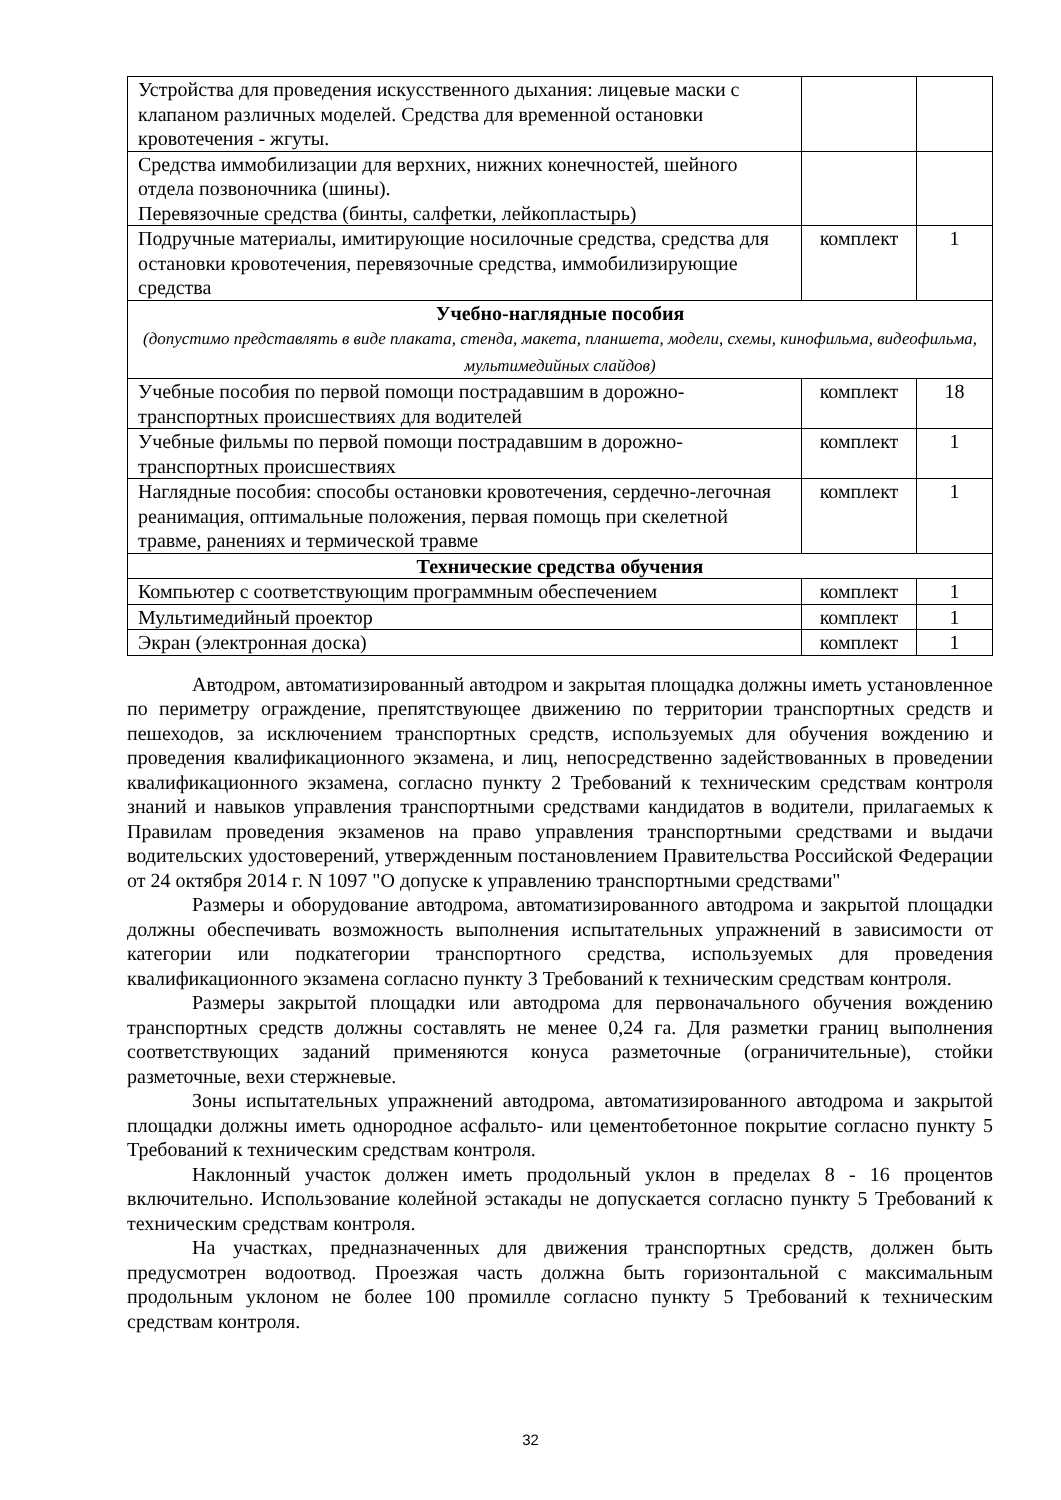| Устройства для проведения искусственного дыхания: лицевые маски с клапаном различных моделей. Средства для временной остановки кровотечения - жгуты. | | |
| Средства иммобилизации для верхних, нижних конечностей, шейного отдела позвоночника (шины). Перевязочные средства (бинты, салфетки, лейкопластырь) | | |
| Подручные материалы, имитирующие носилочные средства, средства для остановки кровотечения, перевязочные средства, иммобилизирующие средства | комплект | 1 |
| Учебно-наглядные пособия (допустимо представлять в виде плаката, стенда, макета, планшета, модели, схемы, кинофильма, видеофильма, мультимедийных слайдов) | | |
| Учебные пособия по первой помощи пострадавшим в дорожно-транспортных происшествиях для водителей | комплект | 18 |
| Учебные фильмы по первой помощи пострадавшим в дорожно-транспортных происшествиях | комплект | 1 |
| Наглядные пособия: способы остановки кровотечения, сердечно-легочная реанимация, оптимальные положения, первая помощь при скелетной травме, ранениях и термической травме | комплект | 1 |
| Технические средства обучения | | |
| Компьютер с соответствующим программным обеспечением | комплект | 1 |
| Мультимедийный проектор | комплект | 1 |
| Экран (электронная доска) | комплект | 1 |
Автодром, автоматизированный автодром и закрытая площадка должны иметь установленное по периметру ограждение, препятствующее движению по территории транспортных средств и пешеходов, за исключением транспортных средств, используемых для обучения вождению и проведения квалификационного экзамена, и лиц, непосредственно задействованных в проведении квалификационного экзамена, согласно пункту 2 Требований к техническим средствам контроля знаний и навыков управления транспортными средствами кандидатов в водители, прилагаемых к Правилам проведения экзаменов на право управления транспортными средствами и выдачи водительских удостоверений, утвержденным постановлением Правительства Российской Федерации от 24 октября 2014 г. N 1097 "О допуске к управлению транспортными средствами"
Размеры и оборудование автодрома, автоматизированного автодрома и закрытой площадки должны обеспечивать возможность выполнения испытательных упражнений в зависимости от категории или подкатегории транспортного средства, используемых для проведения квалификационного экзамена согласно пункту 3 Требований к техническим средствам контроля.
Размеры закрытой площадки или автодрома для первоначального обучения вождению транспортных средств должны составлять не менее 0,24 га. Для разметки границ выполнения соответствующих заданий применяются конуса разметочные (ограничительные), стойки разметочные, вехи стержневые.
Зоны испытательных упражнений автодрома, автоматизированного автодрома и закрытой площадки должны иметь однородное асфальто- или цементобетонное покрытие согласно пункту 5 Требований к техническим средствам контроля.
Наклонный участок должен иметь продольный уклон в пределах 8 - 16 процентов включительно. Использование колейной эстакады не допускается согласно пункту 5 Требований к техническим средствам контроля.
На участках, предназначенных для движения транспортных средств, должен быть предусмотрен водоотвод. Проезжая часть должна быть горизонтальной с максимальным продольным уклоном не более 100 промилле согласно пункту 5 Требований к техническим средствам контроля.
32